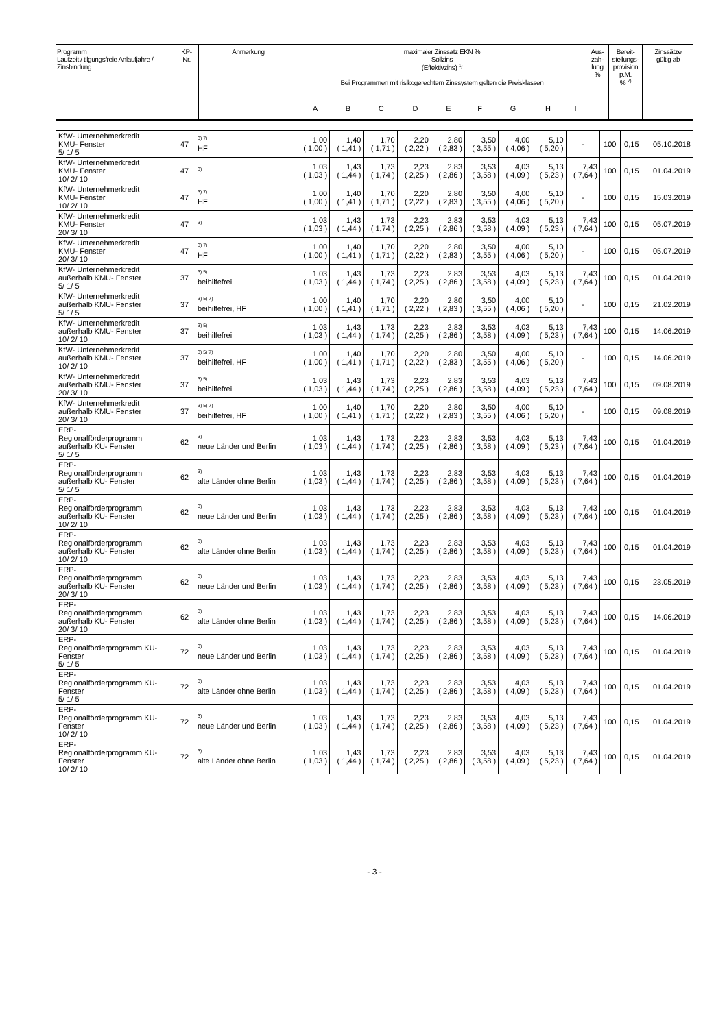| Programm Laufzeit / tilgungsfreie Anlaufjahre / Zinsbindung | KP- Nr. | Anmerkung | maximaler Zinssatz EKN % Sollzins (Effektivzins) <sup>1)</sup> Bei Programmen mit risikogerechtem Zinssystem gelten die Preisklassen | | | | | | | | | Aus- zah- lung % | Bereit- stellungs- provision p.M. % <sup>2)</sup> | Zinssätze gültig ab |
| | | | A | B | C | D | E | F | G | H | I | | | |
| KfW- Unternehmerkredit KMU- Fenster 5/ 1/ 5 | 47 | <sup>3) 7)</sup> HF | 1,00 ( 1,00 ) | 1,40 ( 1,41 ) | 1,70 ( 1,71 ) | 2,20 ( 2,22 ) | 2,80 ( 2,83 ) | 3,50 ( 3,55 ) | 4,00 ( 4,06 ) | 5,10 ( 5,20 ) | - | 100 | 0,15 | 05.10.2018 |
| KfW- Unternehmerkredit KMU- Fenster 10/ 2/ 10 | 47 | <sup>3)</sup> | 1,03 ( 1,03 ) | 1,43 ( 1,44 ) | 1,73 ( 1,74 ) | 2,23 ( 2,25 ) | 2,83 ( 2,86 ) | 3,53 ( 3,58 ) | 4,03 ( 4,09 ) | 5,13 ( 5,23 ) | 7,43 ( 7,64 ) | 100 | 0,15 | 01.04.2019 |
| KfW- Unternehmerkredit KMU- Fenster 10/ 2/ 10 | 47 | <sup>3) 7)</sup> HF | 1,00 ( 1,00 ) | 1,40 ( 1,41 ) | 1,70 ( 1,71 ) | 2,20 ( 2,22 ) | 2,80 ( 2,83 ) | 3,50 ( 3,55 ) | 4,00 ( 4,06 ) | 5,10 ( 5,20 ) | - | 100 | 0,15 | 15.03.2019 |
| KfW- Unternehmerkredit KMU- Fenster 20/ 3/ 10 | 47 | <sup>3)</sup> | 1,03 ( 1,03 ) | 1,43 ( 1,44 ) | 1,73 ( 1,74 ) | 2,23 ( 2,25 ) | 2,83 ( 2,86 ) | 3,53 ( 3,58 ) | 4,03 ( 4,09 ) | 5,13 ( 5,23 ) | 7,43 ( 7,64 ) | 100 | 0,15 | 05.07.2019 |
| KfW- Unternehmerkredit KMU- Fenster 20/ 3/ 10 | 47 | <sup>3) 7)</sup> HF | 1,00 ( 1,00 ) | 1,40 ( 1,41 ) | 1,70 ( 1,71 ) | 2,20 ( 2,22 ) | 2,80 ( 2,83 ) | 3,50 ( 3,55 ) | 4,00 ( 4,06 ) | 5,10 ( 5,20 ) | - | 100 | 0,15 | 05.07.2019 |
| KfW- Unternehmerkredit außerhalb KMU- Fenster 5/ 1/ 5 | 37 | <sup>3) 5)</sup> beihilfefrei | 1,03 ( 1,03 ) | 1,43 ( 1,44 ) | 1,73 ( 1,74 ) | 2,23 ( 2,25 ) | 2,83 ( 2,86 ) | 3,53 ( 3,58 ) | 4,03 ( 4,09 ) | 5,13 ( 5,23 ) | 7,43 ( 7,64 ) | 100 | 0,15 | 01.04.2019 |
| KfW- Unternehmerkredit außerhalb KMU- Fenster 5/ 1/ 5 | 37 | <sup>3) 5) 7)</sup> beihilfefrei, HF | 1,00 ( 1,00 ) | 1,40 ( 1,41 ) | 1,70 ( 1,71 ) | 2,20 ( 2,22 ) | 2,80 ( 2,83 ) | 3,50 ( 3,55 ) | 4,00 ( 4,06 ) | 5,10 ( 5,20 ) | - | 100 | 0,15 | 21.02.2019 |
| KfW- Unternehmerkredit außerhalb KMU- Fenster 10/ 2/ 10 | 37 | <sup>3) 5)</sup> beihilfefrei | 1,03 ( 1,03 ) | 1,43 ( 1,44 ) | 1,73 ( 1,74 ) | 2,23 ( 2,25 ) | 2,83 ( 2,86 ) | 3,53 ( 3,58 ) | 4,03 ( 4,09 ) | 5,13 ( 5,23 ) | 7,43 ( 7,64 ) | 100 | 0,15 | 14.06.2019 |
| KfW- Unternehmerkredit außerhalb KMU- Fenster 10/ 2/ 10 | 37 | <sup>3) 5) 7)</sup> beihilfefrei, HF | 1,00 ( 1,00 ) | 1,40 ( 1,41 ) | 1,70 ( 1,71 ) | 2,20 ( 2,22 ) | 2,80 ( 2,83 ) | 3,50 ( 3,55 ) | 4,00 ( 4,06 ) | 5,10 ( 5,20 ) | - | 100 | 0,15 | 14.06.2019 |
| KfW- Unternehmerkredit außerhalb KMU- Fenster 20/ 3/ 10 | 37 | <sup>3) 5)</sup> beihilfefrei | 1,03 ( 1,03 ) | 1,43 ( 1,44 ) | 1,73 ( 1,74 ) | 2,23 ( 2,25 ) | 2,83 ( 2,86 ) | 3,53 ( 3,58 ) | 4,03 ( 4,09 ) | 5,13 ( 5,23 ) | 7,43 ( 7,64 ) | 100 | 0,15 | 09.08.2019 |
| KfW- Unternehmerkredit außerhalb KMU- Fenster 20/ 3/ 10 | 37 | <sup>3) 5) 7)</sup> beihilfefrei, HF | 1,00 ( 1,00 ) | 1,40 ( 1,41 ) | 1,70 ( 1,71 ) | 2,20 ( 2,22 ) | 2,80 ( 2,83 ) | 3,50 ( 3,55 ) | 4,00 ( 4,06 ) | 5,10 ( 5,20 ) | - | 100 | 0,15 | 09.08.2019 |
| ERP- Regionalförderprogramm außerhalb KU- Fenster 5/ 1/ 5 | 62 | <sup>3)</sup> neue Länder und Berlin | 1,03 ( 1,03 ) | 1,43 ( 1,44 ) | 1,73 ( 1,74 ) | 2,23 ( 2,25 ) | 2,83 ( 2,86 ) | 3,53 ( 3,58 ) | 4,03 ( 4,09 ) | 5,13 ( 5,23 ) | 7,43 ( 7,64 ) | 100 | 0,15 | 01.04.2019 |
| ERP- Regionalförderprogramm außerhalb KU- Fenster 5/ 1/ 5 | 62 | <sup>3)</sup> alte Länder ohne Berlin | 1,03 ( 1,03 ) | 1,43 ( 1,44 ) | 1,73 ( 1,74 ) | 2,23 ( 2,25 ) | 2,83 ( 2,86 ) | 3,53 ( 3,58 ) | 4,03 ( 4,09 ) | 5,13 ( 5,23 ) | 7,43 ( 7,64 ) | 100 | 0,15 | 01.04.2019 |
| ERP- Regionalförderprogramm außerhalb KU- Fenster 10/ 2/ 10 | 62 | <sup>3)</sup> neue Länder und Berlin | 1,03 ( 1,03 ) | 1,43 ( 1,44 ) | 1,73 ( 1,74 ) | 2,23 ( 2,25 ) | 2,83 ( 2,86 ) | 3,53 ( 3,58 ) | 4,03 ( 4,09 ) | 5,13 ( 5,23 ) | 7,43 ( 7,64 ) | 100 | 0,15 | 01.04.2019 |
| ERP- Regionalförderprogramm außerhalb KU- Fenster 10/ 2/ 10 | 62 | <sup>3)</sup> alte Länder ohne Berlin | 1,03 ( 1,03 ) | 1,43 ( 1,44 ) | 1,73 ( 1,74 ) | 2,23 ( 2,25 ) | 2,83 ( 2,86 ) | 3,53 ( 3,58 ) | 4,03 ( 4,09 ) | 5,13 ( 5,23 ) | 7,43 ( 7,64 ) | 100 | 0,15 | 01.04.2019 |
| ERP- Regionalförderprogramm außerhalb KU- Fenster 20/ 3/ 10 | 62 | <sup>3)</sup> neue Länder und Berlin | 1,03 ( 1,03 ) | 1,43 ( 1,44 ) | 1,73 ( 1,74 ) | 2,23 ( 2,25 ) | 2,83 ( 2,86 ) | 3,53 ( 3,58 ) | 4,03 ( 4,09 ) | 5,13 ( 5,23 ) | 7,43 ( 7,64 ) | 100 | 0,15 | 23.05.2019 |
| ERP- Regionalförderprogramm außerhalb KU- Fenster 20/ 3/ 10 | 62 | <sup>3)</sup> alte Länder ohne Berlin | 1,03 ( 1,03 ) | 1,43 ( 1,44 ) | 1,73 ( 1,74 ) | 2,23 ( 2,25 ) | 2,83 ( 2,86 ) | 3,53 ( 3,58 ) | 4,03 ( 4,09 ) | 5,13 ( 5,23 ) | 7,43 ( 7,64 ) | 100 | 0,15 | 14.06.2019 |
| ERP- Regionalförderprogramm KU- Fenster 5/ 1/ 5 | 72 | <sup>3)</sup> neue Länder und Berlin | 1,03 ( 1,03 ) | 1,43 ( 1,44 ) | 1,73 ( 1,74 ) | 2,23 ( 2,25 ) | 2,83 ( 2,86 ) | 3,53 ( 3,58 ) | 4,03 ( 4,09 ) | 5,13 ( 5,23 ) | 7,43 ( 7,64 ) | 100 | 0,15 | 01.04.2019 |
| ERP- Regionalförderprogramm KU- Fenster 5/ 1/ 5 | 72 | <sup>3)</sup> alte Länder ohne Berlin | 1,03 ( 1,03 ) | 1,43 ( 1,44 ) | 1,73 ( 1,74 ) | 2,23 ( 2,25 ) | 2,83 ( 2,86 ) | 3,53 ( 3,58 ) | 4,03 ( 4,09 ) | 5,13 ( 5,23 ) | 7,43 ( 7,64 ) | 100 | 0,15 | 01.04.2019 |
| ERP- Regionalförderprogramm KU- Fenster 10/ 2/ 10 | 72 | <sup>3)</sup> neue Länder und Berlin | 1,03 ( 1,03 ) | 1,43 ( 1,44 ) | 1,73 ( 1,74 ) | 2,23 ( 2,25 ) | 2,83 ( 2,86 ) | 3,53 ( 3,58 ) | 4,03 ( 4,09 ) | 5,13 ( 5,23 ) | 7,43 ( 7,64 ) | 100 | 0,15 | 01.04.2019 |
| ERP- Regionalförderprogramm KU- Fenster 10/ 2/ 10 | 72 | <sup>3)</sup> alte Länder ohne Berlin | 1,03 ( 1,03 ) | 1,43 ( 1,44 ) | 1,73 ( 1,74 ) | 2,23 ( 2,25 ) | 2,83 ( 2,86 ) | 3,53 ( 3,58 ) | 4,03 ( 4,09 ) | 5,13 ( 5,23 ) | 7,43 ( 7,64 ) | 100 | 0,15 | 01.04.2019 |
- 3 -